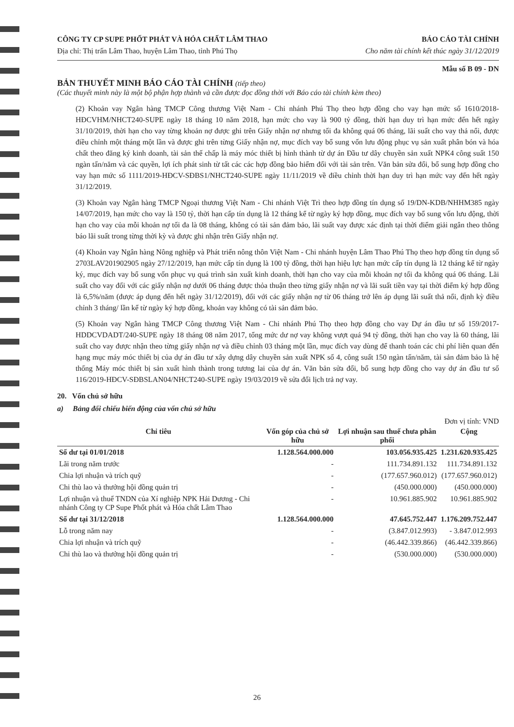CÔNG TY CP SUPE PHỐT PHÁT VÀ HÓA CHẤT LÂM THAO BÁO CÁO TÀI CHÍNH
Địa chỉ: Thị trấn Lâm Thao, huyện Lâm Thao, tỉnh Phú Thọ Cho năm tài chính kết thúc ngày 31/12/2019
Mẫu số B 09 - DN
BẢN THUYẾT MINH BÁO CÁO TÀI CHÍNH (tiếp theo)
(Các thuyết minh này là một bộ phận hợp thành và cần được đọc đồng thời với Báo cáo tài chính kèm theo)
(2) Khoản vay Ngân hàng TMCP Công thương Việt Nam - Chi nhánh Phú Thọ theo hợp đồng cho vay hạn mức số 1610/2018-HĐCVHM/NHCT240-SUPE ngày 18 tháng 10 năm 2018, hạn mức cho vay là 900 tỷ đồng, thời hạn duy trì hạn mức đến hết ngày 31/10/2019, thời hạn cho vay từng khoản nợ được ghi trên Giấy nhận nợ nhưng tối đa không quá 06 tháng, lãi suất cho vay thả nổi, được điều chỉnh một tháng một lần và được ghi trên từng Giấy nhận nợ, mục đích vay bổ sung vốn lưu động phục vụ sản xuất phân bón và hóa chất theo đăng ký kinh doanh, tài sản thế chấp là máy móc thiết bị hình thành từ dự án Đầu tư dây chuyền sản xuất NPK4 công suất 150 ngàn tấn/năm và các quyền, lợi ích phát sinh từ tất các các hợp đồng bảo hiểm đối với tài sản trên. Văn bản sửa đổi, bổ sung hợp đồng cho vay hạn mức số 1111/2019-HĐCV-SĐBS1/NHCT240-SUPE ngày 11/11/2019 về điều chỉnh thời hạn duy trì hạn mức vay đến hết ngày 31/12/2019.
(3) Khoản vay Ngân hàng TMCP Ngoại thương Việt Nam - Chi nhánh Việt Trì theo hợp đồng tín dụng số 19/DN-KDB/NHHM385 ngày 14/07/2019, hạn mức cho vay là 150 tỷ, thời hạn cấp tín dụng là 12 tháng kể từ ngày ký hợp đồng, mục đích vay bổ sung vốn lưu động, thời hạn cho vay của mỗi khoản nợ tối đa là 08 tháng, không có tài sản đảm bảo, lãi suất vay được xác định tại thời điểm giải ngân theo thông báo lãi suất trong từng thời kỳ và được ghi nhận trên Giấy nhận nợ.
(4) Khoản vay Ngân hàng Nông nghiệp và Phát triển nông thôn Việt Nam - Chi nhánh huyện Lâm Thao Phú Thọ theo hợp đồng tín dụng số 2703LAV201902905 ngày 27/12/2019, hạn mức cấp tín dụng là 100 tỷ đồng, thời hạn hiệu lực hạn mức cấp tín dụng là 12 tháng kể từ ngày ký, mục đích vay bổ sung vốn phục vụ quá trình sản xuất kinh doanh, thời hạn cho vay của mỗi khoản nợ tối đa không quá 06 tháng. Lãi suất cho vay đối với các giấy nhận nợ dưới 06 tháng được thỏa thuận theo từng giấy nhận nợ và lãi suất tiền vay tại thời điểm ký hợp đồng là 6,5%/năm (được áp dụng đến hết ngày 31/12/2019), đối với các giấy nhận nợ từ 06 tháng trở lên áp dụng lãi suất thả nổi, định kỳ điều chỉnh 3 tháng/ lần kể từ ngày ký hợp đồng, khoản vay không có tài sản đảm bảo.
(5) Khoản vay Ngân hàng TMCP Công thương Việt Nam - Chi nhánh Phú Thọ theo hợp đồng cho vay Dự án đầu tư số 159/2017-HDDCVDADT/240-SUPE ngày 18 tháng 08 năm 2017, tổng mức dư nợ vay không vượt quá 94 tỷ đồng, thời hạn cho vay là 60 tháng, lãi suất cho vay được nhận theo từng giấy nhận nợ và điều chỉnh 03 tháng một lần, mục đích vay dùng để thanh toán các chi phí liên quan đến hạng mục máy móc thiết bị của dự án đầu tư xây dựng dây chuyền sản xuất NPK số 4, công suất 150 ngàn tấn/năm, tài sản đảm bảo là hệ thống Máy móc thiết bị sản xuất hình thành trong tương lai của dự án. Văn bản sửa đổi, bổ sung hợp đồng cho vay dự án đầu tư số 116/2019-HĐCV-SĐBSLAN04/NHCT240-SUPE ngày 19/03/2019 về sửa đổi lịch trả nợ vay.
20. Vốn chủ sở hữu
a) Bảng đối chiếu biến động của vốn chủ sở hữu
Đơn vị tính: VND
| Chỉ tiêu | Vốn góp của chủ sở hữu | Lợi nhuận sau thuế chưa phân phối | Cộng |
| --- | --- | --- | --- |
| Số dư tại 01/01/2018 | 1.128.564.000.000 | 103.056.935.425 | 1.231.620.935.425 |
| Lãi trong năm trước | - | 111.734.891.132 | 111.734.891.132 |
| Chia lợi nhuận và trích quỹ | - | (177.657.960.012) | (177.657.960.012) |
| Chi thù lao và thưởng hội đồng quản trị | - | (450.000.000) | (450.000.000) |
| Lợi nhuận và thuế TNDN của Xí nghiệp NPK Hải Dương - Chi nhánh Công ty CP Supe Phốt phát và Hóa chất Lâm Thao | - | 10.961.885.902 | 10.961.885.902 |
| Số dư tại 31/12/2018 | 1.128.564.000.000 | 47.645.752.447 | 1.176.209.752.447 |
| Lỗ trong năm nay | - | (3.847.012.993) | - 3.847.012.993 |
| Chia lợi nhuận và trích quỹ | - | (46.442.339.866) | (46.442.339.866) |
| Chi thù lao và thưởng hội đồng quản trị | - | (530.000.000) | (530.000.000) |
26